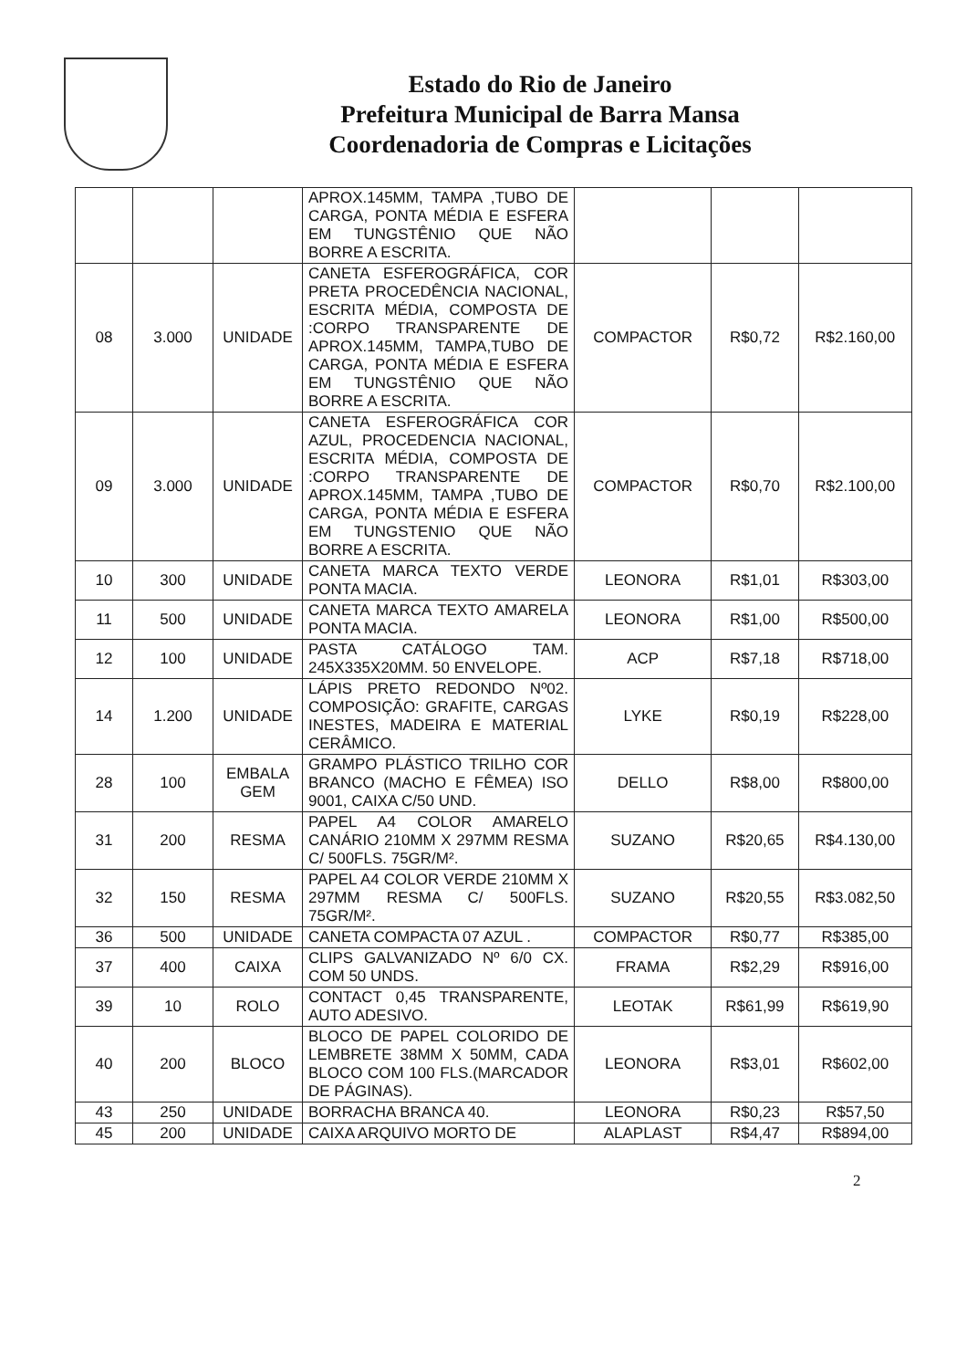Estado do Rio de Janeiro
Prefeitura Municipal de Barra Mansa
Coordenadoria de Compras e Licitações
| | | | APROX.145MM, TAMPA ,TUBO DE CARGA, PONTA MÉDIA E ESFERA EM TUNGSTÊNIO QUE NÃO BORRE A ESCRITA. | | | |
| 08 | 3.000 | UNIDADE | CANETA ESFEROGRÁFICA, COR PRETA PROCEDÊNCIA NACIONAL, ESCRITA MÉDIA, COMPOSTA DE :CORPO TRANSPARENTE DE APROX.145MM, TAMPA,TUBO DE CARGA, PONTA MÉDIA E ESFERA EM TUNGSTÊNIO QUE NÃO BORRE A ESCRITA. | COMPACTOR | R$0,72 | R$2.160,00 |
| 09 | 3.000 | UNIDADE | CANETA ESFEROGRÁFICA COR AZUL, PROCEDENCIA NACIONAL, ESCRITA MÉDIA, COMPOSTA DE :CORPO TRANSPARENTE DE APROX.145MM, TAMPA ,TUBO DE CARGA, PONTA MÉDIA E ESFERA EM TUNGSTENIO QUE NÃO BORRE A ESCRITA. | COMPACTOR | R$0,70 | R$2.100,00 |
| 10 | 300 | UNIDADE | CANETA MARCA TEXTO VERDE PONTA MACIA. | LEONORA | R$1,01 | R$303,00 |
| 11 | 500 | UNIDADE | CANETA MARCA TEXTO AMARELA PONTA MACIA. | LEONORA | R$1,00 | R$500,00 |
| 12 | 100 | UNIDADE | PASTA CATÁLOGO TAM. 245X335X20MM. 50 ENVELOPE. | ACP | R$7,18 | R$718,00 |
| 14 | 1.200 | UNIDADE | LÁPIS PRETO REDONDO Nº02. COMPOSIÇÃO: GRAFITE, CARGAS INESTES, MADEIRA E MATERIAL CERÂMICO. | LYKE | R$0,19 | R$228,00 |
| 28 | 100 | EMBALA GEM | GRAMPO PLÁSTICO TRILHO COR BRANCO (MACHO E FÊMEA) ISO 9001, CAIXA C/50 UND. | DELLO | R$8,00 | R$800,00 |
| 31 | 200 | RESMA | PAPEL A4 COLOR AMARELO CANÁRIO 210MM X 297MM RESMA C/ 500FLS. 75GR/M². | SUZANO | R$20,65 | R$4.130,00 |
| 32 | 150 | RESMA | PAPEL A4 COLOR VERDE 210MM X 297MM RESMA C/ 500FLS. 75GR/M². | SUZANO | R$20,55 | R$3.082,50 |
| 36 | 500 | UNIDADE | CANETA COMPACTA 07 AZUL . | COMPACTOR | R$0,77 | R$385,00 |
| 37 | 400 | CAIXA | CLIPS GALVANIZADO Nº 6/0 CX. COM 50 UNDS. | FRAMA | R$2,29 | R$916,00 |
| 39 | 10 | ROLO | CONTACT 0,45 TRANSPARENTE, AUTO ADESIVO. | LEOTAK | R$61,99 | R$619,90 |
| 40 | 200 | BLOCO | BLOCO DE PAPEL COLORIDO DE LEMBRETE 38MM X 50MM, CADA BLOCO COM 100 FLS.(MARCADOR DE PÁGINAS). | LEONORA | R$3,01 | R$602,00 |
| 43 | 250 | UNIDADE | BORRACHA BRANCA 40. | LEONORA | R$0,23 | R$57,50 |
| 45 | 200 | UNIDADE | CAIXA ARQUIVO MORTO DE | ALAPLAST | R$4,47 | R$894,00 |
2